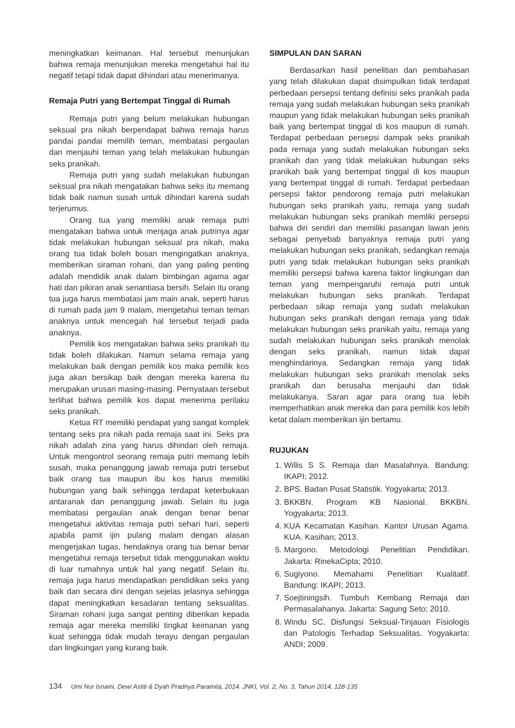meningkatkan keimanan. Hal tersebut menunjukan bahwa remaja menunjukan mereka mengetahui hal itu negatif tetapi tidak dapat dihindari atau menerimanya.
Remaja Putri yang Bertempat Tinggal di Rumah
Remaja putri yang belum melakukan hubungan seksual pra nikah berpendapat bahwa remaja harus pandai pandai memilih teman, membatasi pergaulan dan menjauhi teman yang telah melakukan hubungan seks pranikah.
Remaja putri yang sudah melakukan hubungan seksual pra nikah mengatakan bahwa seks itu memang tidak baik namun susah untuk dihindari karena sudah terjerumus.
Orang tua yang memiliki anak remaja putri mengatakan bahwa untuk menjaga anak putrinya agar tidak melakukan hubungan seksual pra nikah, maka orang tua tidak boleh bosan mengingatkan anaknya, memberikan siraman rohani, dan yang paling penting adalah mendidik anak dalam bimbingan agama agar hati dan pikiran anak senantiasa bersih. Selain itu orang tua juga harus membatasi jam main anak, seperti harus di rumah pada jam 9 malam, mengetahui teman teman anaknya untuk mencegah hal tersebut terjadi pada anaknya.
Pemilik kos mengatakan bahwa seks pranikah itu tidak boleh dilakukan. Namun selama remaja yang melakukan baik dengan pemilik kos maka pemilik kos juga akan bersikap baik dengan mereka karena itu merupakan urusan masing-masing. Pernyataan tersebut terlihat bahwa pemilik kos dapat menerima perilaku seks pranikah.
Ketua RT memiliki pendapat yang sangat komplek tentang seks pra nikah pada remaja saat ini. Seks pra nikah adalah zina yang harus dihindari oleh remaja. Untuk mengontrol seorang remaja putri memang lebih susah, maka penanggung jawab remaja putri tersebut baik orang tua maupun ibu kos harus memiliki hubungan yang baik sehingga terdapat keterbukaan antaranak dan penanggung jawab. Selain itu juga membatasi pergaulan anak dengan benar benar mengetahui aktivitas remaja putri sehari hari, seperti apabila pamit ijin pulang malam dengan alasan mengerjakan tugas, hendaknya orang tua benar benar mengetahui remaja tersebut tidak menggunakan waktu di luar rumahnya untuk hal yang negatif. Selain itu, remaja juga harus mendapatkan pendidikan seks yang baik dan secara dini dengan sejelas jelasnya sehingga dapat meningkatkan kesadaran tentang seksualitas. Siraman rohani juga sangat penting diberikan kepada remaja agar mereka memiliki tingkat keimanan yang kuat sehingga tidak mudah terayu dengan pergaulan dan lingkungan yang kurang baik.
SIMPULAN DAN SARAN
Berdasarkan hasil penelitian dan pembahasan yang telah dilakukan dapat disimpulkan tidak terdapat perbedaan persepsi tentang definisi seks pranikah pada remaja yang sudah melakukan hubungan seks pranikah maupun yang tidak melakukan hubungan seks pranikah baik yang bertempat tinggal di kos maupun di rumah. Terdapat perbedaan persepsi dampak seks pranikah pada remaja yang sudah melakukan hubungan seks pranikah dan yang tidak melakukan hubungan seks pranikah baik yang bertempat tinggal di kos maupun yang bertempat tinggal di rumah. Terdapat perbedaan persepsi faktor pendorong remaja putri melakukan hubungan seks pranikah yaitu, remaja yang sudah melakukan hubungan seks pranikah memliki persepsi bahwa diri sendiri dan memiliki pasangan lawan jenis sebagai penyebab banyaknya remaja putri yang melakukan hubungan seks pranikah, sedangkan remaja putri yang tidak melakukan hubungan seks pranikah memiliki persepsi bahwa karena faktor lingkungan dan teman yang mempengaruhi remaja putri untuk melakukan hubungan seks pranikah. Terdapat perbedaan sikap remaja yang sudah melakukan hubungan seks pranikah dengan remaja yang tidak melakukan hubungan seks pranikah yaitu, remaja yang sudah melakukan hubungan seks pranikah menolak dengan seks pranikah, namun tidak dapat menghindarinya. Sedangkan remaja yang tidak melakukan hubungan seks pranikah menolak seks pranikah dan berusaha menjauhi dan tidak melakukanya. Saran agar para orang tua lebih memperhatikan anak mereka dan para pemilik kos lebih ketat dalam memberikan ijin bertamu.
RUJUKAN
1. Willis S S. Remaja dan Masalahnya. Bandung: IKAPI; 2012.
2. BPS. Badan Pusat Statistik. Yogyakarta; 2013.
3. BKKBN. Program KB Nasional. BKKBN. Yogyakarta; 2013.
4. KUA Kecamatan Kasihan. Kantor Urusan Agama. KUA. Kasihan; 2013.
5. Margono. Metodologi Penelitian Pendidikan. Jakarta: RinekaCipta; 2010.
6. Sugiyono. Memahami Penelitian Kualitatif. Bandung: IKAPI; 2013.
7. Soejtiningsih. Tumbuh Kembang Remaja dan Permasalahanya. Jakarta: Sagung Seto; 2010.
8. Windu SC. Disfungsi Seksual-Tinjauan Fisiologis dan Patologis Terhadap Seksualitas. Yogyakarta: ANDI; 2009.
134 Umi Nur Isnaini, Dewi Astiti & Dyah Pradnya Paramita, 2014. JNKI, Vol. 2, No. 3, Tahun 2014, 128-135